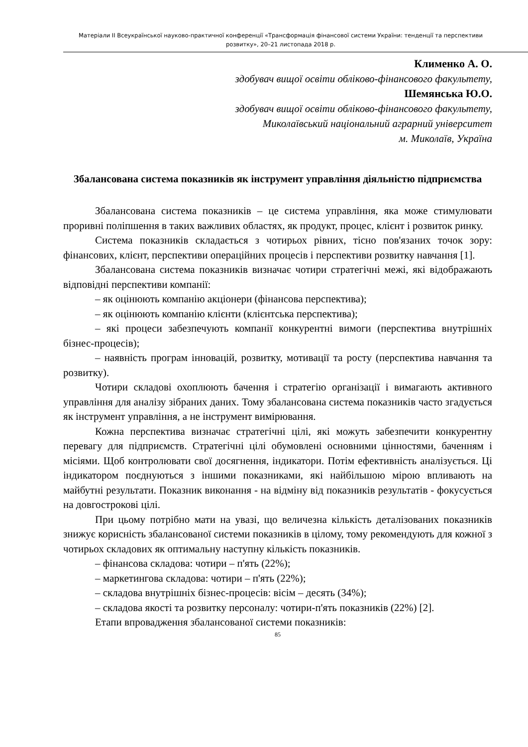Матеріали ІІ Всеукраїнської науково-практичної конференції «Трансформація фінансової системи України: тенденції та перспективи розвитку», 20–21 листопада 2018 р.
Клименко А. О.
здобувач вищої освіти обліково-фінансового факультету,
Шемянська Ю.О.
здобувач вищої освіти обліково-фінансового факультету,
Миколаївський національний аграрний університет
м. Миколаїв, Україна
Збалансована система показників як інструмент управління діяльністю підприємства
Збалансована система показників – це система управління, яка може стимулювати проривні поліпшення в таких важливих областях, як продукт, процес, клієнт і розвиток ринку.
Система показників складається з чотирьох рівних, тісно пов'язаних точок зору: фінансових, клієнт, перспективи операційних процесів і перспективи розвитку навчання [1].
Збалансована система показників визначає чотири стратегічні межі, які відображають відповідні перспективи компанії:
– як оцінюють компанію акціонери (фінансова перспектива);
– як оцінюють компанію клієнти (клієнтська перспектива);
– які процеси забезпечують компанії конкурентні вимоги (перспектива внутрішніх бізнес-процесів);
– наявність програм інновацій, розвитку, мотивації та росту (перспектива навчання та розвитку).
Чотири складові охоплюють бачення і стратегію організації і вимагають активного управління для аналізу зібраних даних. Тому збалансована система показників часто згадується як інструмент управління, а не інструмент вимірювання.
Кожна перспектива визначає стратегічні цілі, які можуть забезпечити конкурентну перевагу для підприємств. Стратегічні цілі обумовлені основними цінностями, баченням і місіями. Щоб контролювати свої досягнення, індикатори. Потім ефективність аналізується. Ці індикатором поєднуються з іншими показниками, які найбільшою мірою впливають на майбутні результати. Показник виконання - на відміну від показників результатів - фокусується на довгострокові цілі.
При цьому потрібно мати на увазі, що величезна кількість деталізованих показників знижує корисність збалансованої системи показників в цілому, тому рекомендують для кожної з чотирьох складових як оптимальну наступну кількість показників.
– фінансова складова: чотири – п'ять (22%);
– маркетингова складова: чотири – п'ять (22%);
– складова внутрішніх бізнес-процесів: вісім – десять (34%);
– складова якості та розвитку персоналу: чотири-п'ять показників (22%) [2].
Етапи впровадження збалансованої системи показників:
85